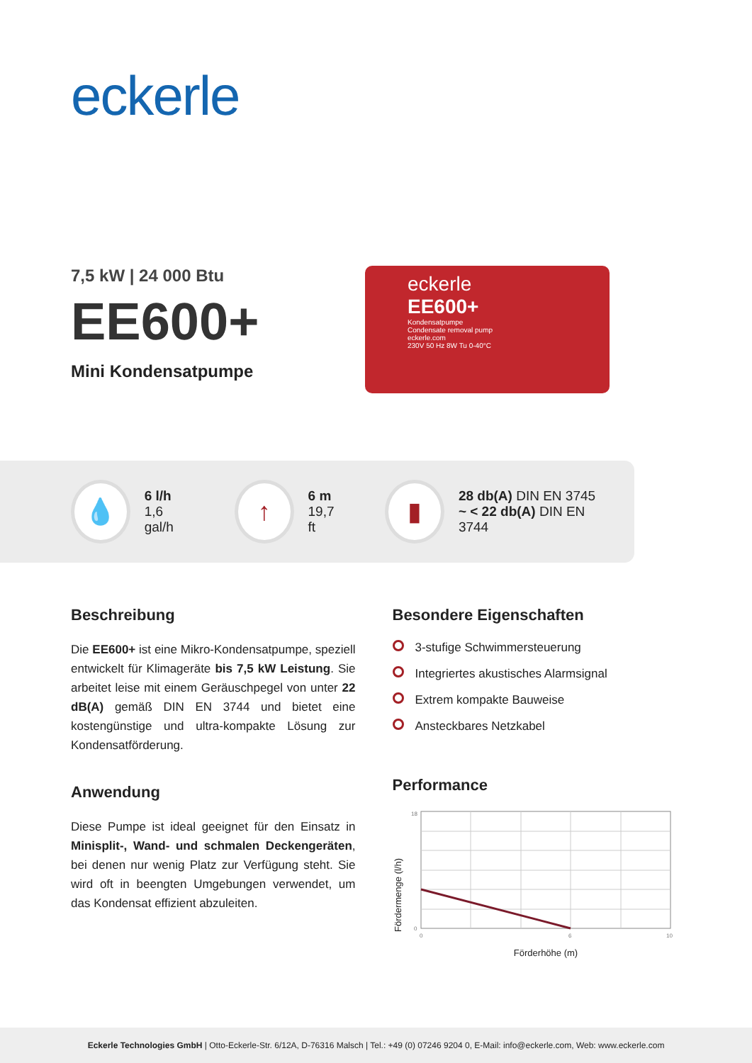eckerle
7,5 kW | 24 000 Btu
EE600+
Mini Kondensatpumpe
eckerle
EE600+
Kondensatpumpe
Condensate removal pump
eckerle.com
230V 50 Hz 8W Tu 0-40°C
💧
6 l/h
1,6 gal/h
↑
6 m
19,7 ft
▮
28 db(A) DIN EN 3745
~ < 22 db(A) DIN EN 3744
Beschreibung
Die EE600+ ist eine Mikro-Kondensatpumpe, speziell entwickelt für Klimageräte bis 7,5 kW Leistung. Sie arbeitet leise mit einem Geräuschpegel von unter 22 dB(A) gemäß DIN EN 3744 und bietet eine kostengünstige und ultra-kompakte Lösung zur Kondensatförderung.
Anwendung
Diese Pumpe ist ideal geeignet für den Einsatz in Minisplit-, Wand- und schmalen Deckengeräten, bei denen nur wenig Platz zur Verfügung steht. Sie wird oft in beengten Umgebungen verwendet, um das Kondensat effizient abzuleiten.
Besondere Eigenschaften
3-stufige Schwimmersteuerung
Integriertes akustisches Alarmsignal
Extrem kompakte Bauweise
Ansteckbares Netzkabel
Performance
Fördermenge (l/h)
18
0
0
6
10
Förderhöhe (m)
Eckerle Technologies GmbH | Otto-Eckerle-Str. 6/12A, D-76316 Malsch | Tel.: +49 (0) 07246 9204 0, E-Mail: info@eckerle.com, Web: www.eckerle.com